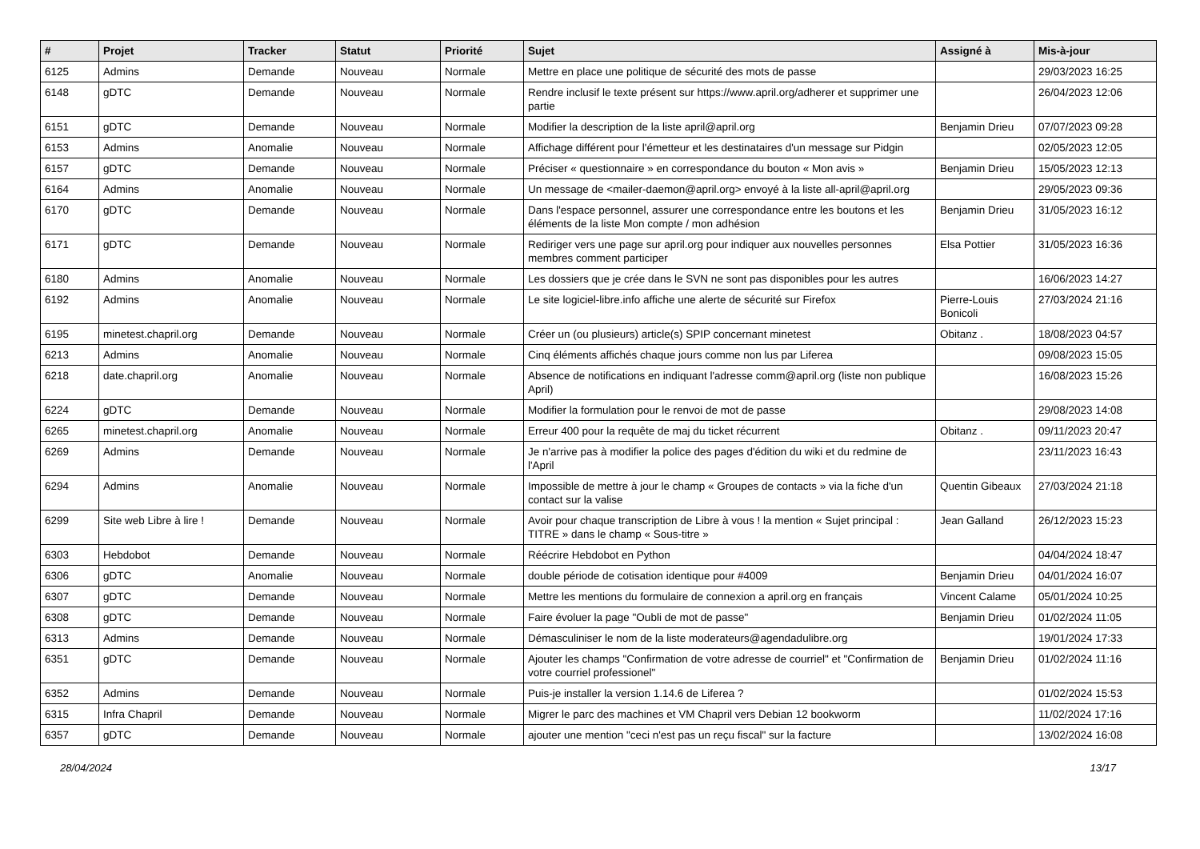| # | Projet | Tracker | Statut | Priorité | Sujet | Assigné à | Mis-à-jour |
| --- | --- | --- | --- | --- | --- | --- | --- |
| 6125 | Admins | Demande | Nouveau | Normale | Mettre en place une politique de sécurité des mots de passe | | 29/03/2023 16:25 |
| 6148 | gDTC | Demande | Nouveau | Normale | Rendre inclusif le texte présent sur https://www.april.org/adherer et supprimer une partie | | 26/04/2023 12:06 |
| 6151 | gDTC | Demande | Nouveau | Normale | Modifier la description de la liste april@april.org | Benjamin Drieu | 07/07/2023 09:28 |
| 6153 | Admins | Anomalie | Nouveau | Normale | Affichage différent pour l'émetteur et les destinataires d'un message sur Pidgin | | 02/05/2023 12:05 |
| 6157 | gDTC | Demande | Nouveau | Normale | Préciser « questionnaire » en correspondance du bouton « Mon avis » | Benjamin Drieu | 15/05/2023 12:13 |
| 6164 | Admins | Anomalie | Nouveau | Normale | Un message de <mailer-daemon@april.org> envoyé à la liste all-april@april.org | | 29/05/2023 09:36 |
| 6170 | gDTC | Demande | Nouveau | Normale | Dans l'espace personnel, assurer une correspondance entre les boutons et les éléments de la liste Mon compte / mon adhésion | Benjamin Drieu | 31/05/2023 16:12 |
| 6171 | gDTC | Demande | Nouveau | Normale | Rediriger vers une page sur april.org pour indiquer aux nouvelles personnes membres comment participer | Elsa Pottier | 31/05/2023 16:36 |
| 6180 | Admins | Anomalie | Nouveau | Normale | Les dossiers que je crée dans le SVN ne sont pas disponibles pour les autres | | 16/06/2023 14:27 |
| 6192 | Admins | Anomalie | Nouveau | Normale | Le site logiciel-libre.info affiche une alerte de sécurité sur Firefox | Pierre-Louis Bonicoli | 27/03/2024 21:16 |
| 6195 | minetest.chapril.org | Demande | Nouveau | Normale | Créer un (ou plusieurs) article(s) SPIP concernant minetest | Obitanz . | 18/08/2023 04:57 |
| 6213 | Admins | Anomalie | Nouveau | Normale | Cinq éléments affichés chaque jours comme non lus par Liferea | | 09/08/2023 15:05 |
| 6218 | date.chapril.org | Anomalie | Nouveau | Normale | Absence de notifications en indiquant l'adresse comm@april.org (liste non publique April) | | 16/08/2023 15:26 |
| 6224 | gDTC | Demande | Nouveau | Normale | Modifier la formulation pour le renvoi de mot de passe | | 29/08/2023 14:08 |
| 6265 | minetest.chapril.org | Anomalie | Nouveau | Normale | Erreur 400 pour la requête de maj du ticket récurrent | Obitanz . | 09/11/2023 20:47 |
| 6269 | Admins | Demande | Nouveau | Normale | Je n'arrive pas à modifier la police des pages d'édition du wiki et du redmine de l'April | | 23/11/2023 16:43 |
| 6294 | Admins | Anomalie | Nouveau | Normale | Impossible de mettre à jour le champ « Groupes de contacts » via la fiche d'un contact sur la valise | Quentin Gibeaux | 27/03/2024 21:18 |
| 6299 | Site web Libre à lire ! | Demande | Nouveau | Normale | Avoir pour chaque transcription de Libre à vous ! la mention « Sujet principal : TITRE » dans le champ « Sous-titre » | Jean Galland | 26/12/2023 15:23 |
| 6303 | Hebdobot | Demande | Nouveau | Normale | Réécrire Hebdobot en Python | | 04/04/2024 18:47 |
| 6306 | gDTC | Anomalie | Nouveau | Normale | double période de cotisation identique pour #4009 | Benjamin Drieu | 04/01/2024 16:07 |
| 6307 | gDTC | Demande | Nouveau | Normale | Mettre les mentions du formulaire de connexion a april.org en français | Vincent Calame | 05/01/2024 10:25 |
| 6308 | gDTC | Demande | Nouveau | Normale | Faire évoluer la page "Oubli de mot de passe" | Benjamin Drieu | 01/02/2024 11:05 |
| 6313 | Admins | Demande | Nouveau | Normale | Démasculiniser le nom de la liste moderateurs@agendadulibre.org | | 19/01/2024 17:33 |
| 6351 | gDTC | Demande | Nouveau | Normale | Ajouter les champs "Confirmation de votre adresse de courriel" et "Confirmation de votre courriel professionel" | Benjamin Drieu | 01/02/2024 11:16 |
| 6352 | Admins | Demande | Nouveau | Normale | Puis-je installer la version 1.14.6 de Liferea ? | | 01/02/2024 15:53 |
| 6315 | Infra Chapril | Demande | Nouveau | Normale | Migrer le parc des machines et VM Chapril vers Debian 12 bookworm | | 11/02/2024 17:16 |
| 6357 | gDTC | Demande | Nouveau | Normale | ajouter une mention "ceci n'est pas un reçu fiscal" sur la facture | | 13/02/2024 16:08 |
28/04/2024 13/17